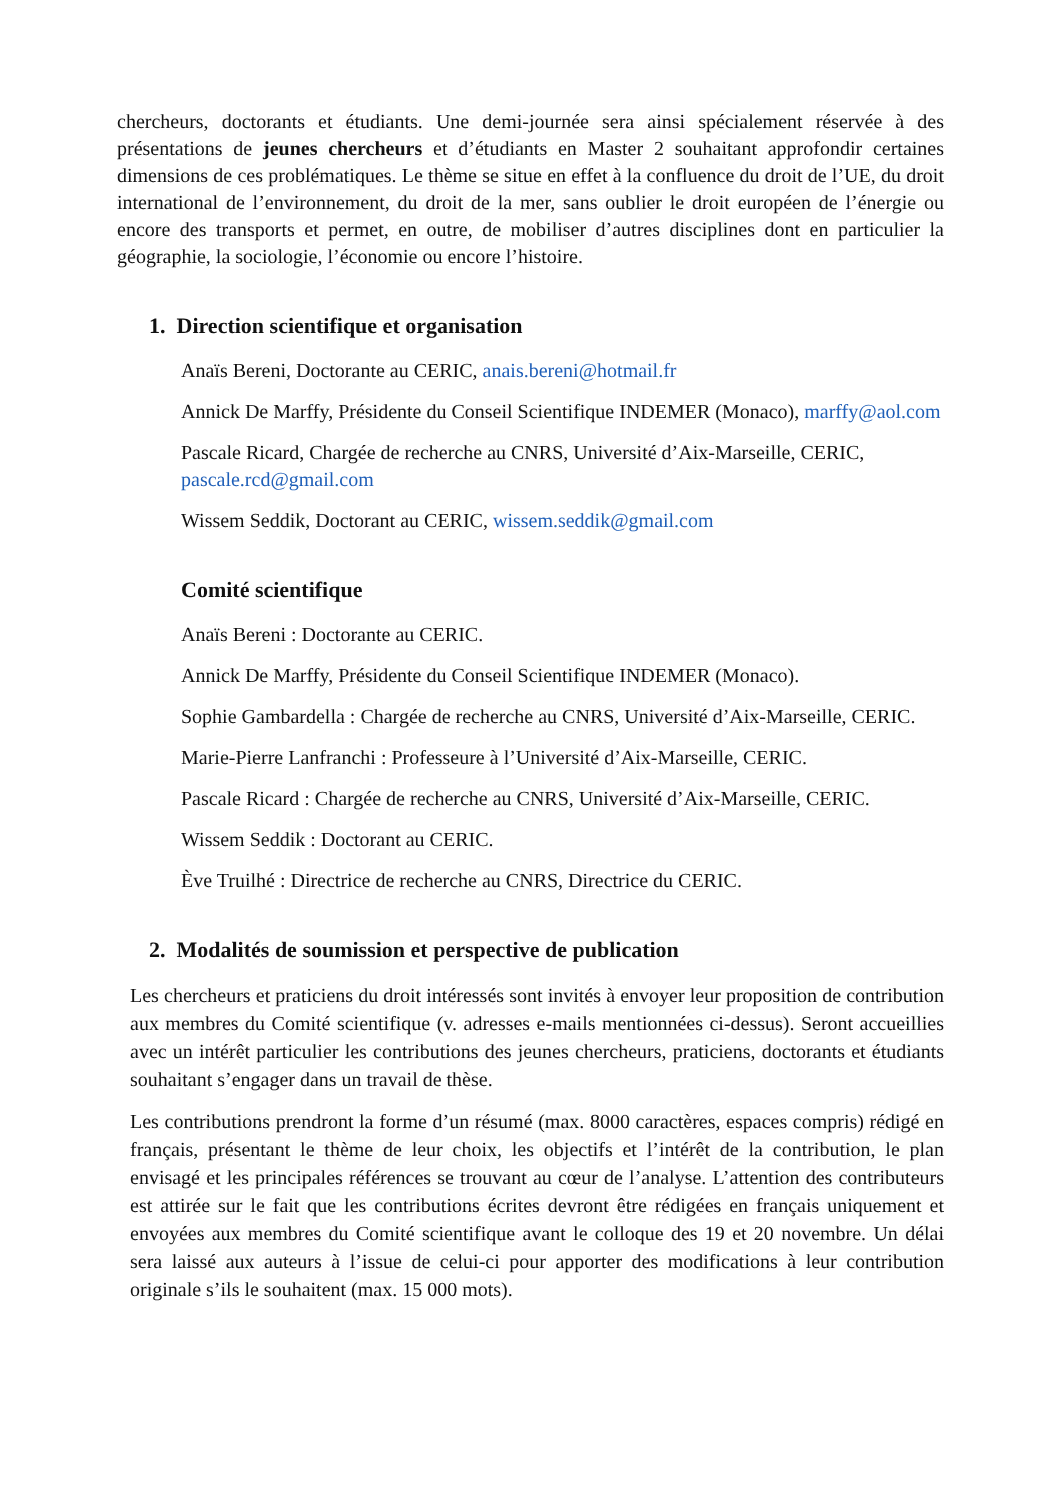chercheurs, doctorants et étudiants. Une demi-journée sera ainsi spécialement réservée à des présentations de jeunes chercheurs et d’étudiants en Master 2 souhaitant approfondir certaines dimensions de ces problématiques. Le thème se situe en effet à la confluence du droit de l’UE, du droit international de l’environnement, du droit de la mer, sans oublier le droit européen de l’énergie ou encore des transports et permet, en outre, de mobiliser d’autres disciplines dont en particulier la géographie, la sociologie, l’économie ou encore l’histoire.
1. Direction scientifique et organisation
Anaïs Bereni, Doctorante au CERIC, anais.bereni@hotmail.fr
Annick De Marffy, Présidente du Conseil Scientifique INDEMER (Monaco), marffy@aol.com
Pascale Ricard, Chargée de recherche au CNRS, Université d’Aix-Marseille, CERIC, pascale.rcd@gmail.com
Wissem Seddik, Doctorant au CERIC, wissem.seddik@gmail.com
Comité scientifique
Anaïs Bereni : Doctorante au CERIC.
Annick De Marffy, Présidente du Conseil Scientifique INDEMER (Monaco).
Sophie Gambardella : Chargée de recherche au CNRS, Université d’Aix-Marseille, CERIC.
Marie-Pierre Lanfranchi : Professeure à l’Université d’Aix-Marseille, CERIC.
Pascale Ricard : Chargée de recherche au CNRS, Université d’Aix-Marseille, CERIC.
Wissem Seddik : Doctorant au CERIC.
Ève Truilhé : Directrice de recherche au CNRS, Directrice du CERIC.
2. Modalités de soumission et perspective de publication
Les chercheurs et praticiens du droit intéressés sont invités à envoyer leur proposition de contribution aux membres du Comité scientifique (v. adresses e-mails mentionnées ci-dessus). Seront accueillies avec un intérêt particulier les contributions des jeunes chercheurs, praticiens, doctorants et étudiants souhaitant s’engager dans un travail de thèse.
Les contributions prendront la forme d’un résumé (max. 8000 caractères, espaces compris) rédigé en français, présentant le thème de leur choix, les objectifs et l’intérêt de la contribution, le plan envisagé et les principales références se trouvant au cœur de l’analyse. L’attention des contributeurs est attirée sur le fait que les contributions écrites devront être rédigées en français uniquement et envoyées aux membres du Comité scientifique avant le colloque des 19 et 20 novembre. Un délai sera laissé aux auteurs à l’issue de celui-ci pour apporter des modifications à leur contribution originale s’ils le souhaitent (max. 15 000 mots).